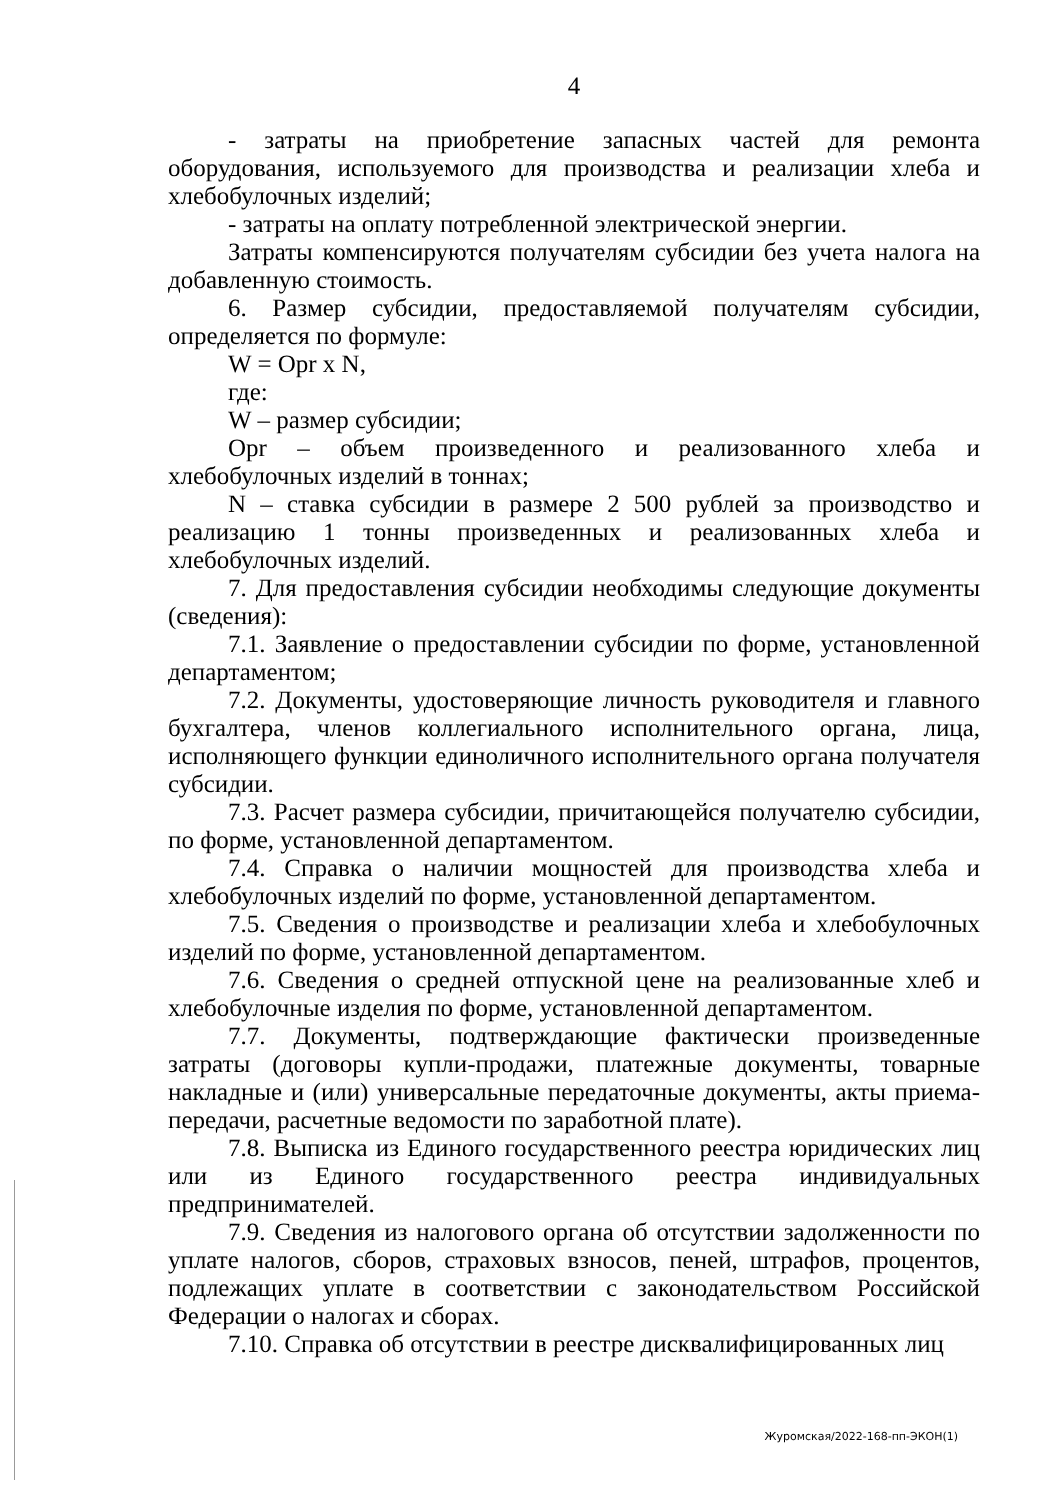4
- затраты на приобретение запасных частей для ремонта оборудования, используемого для производства и реализации хлеба и хлебобулочных изделий;
- затраты на оплату потребленной электрической энергии.
Затраты компенсируются получателям субсидии без учета налога на добавленную стоимость.
6. Размер субсидии, предоставляемой получателям субсидии, определяется по формуле:
W = Opr x N,
где:
W – размер субсидии;
Opr – объем произведенного и реализованного хлеба и хлебобулочных изделий в тоннах;
N – ставка субсидии в размере 2 500 рублей за производство и реализацию 1 тонны произведенных и реализованных хлеба и хлебобулочных изделий.
7. Для предоставления субсидии необходимы следующие документы (сведения):
7.1. Заявление о предоставлении субсидии по форме, установленной департаментом;
7.2. Документы, удостоверяющие личность руководителя и главного бухгалтера, членов коллегиального исполнительного органа, лица, исполняющего функции единоличного исполнительного органа получателя субсидии.
7.3. Расчет размера субсидии, причитающейся получателю субсидии, по форме, установленной департаментом.
7.4. Справка о наличии мощностей для производства хлеба и хлебобулочных изделий по форме, установленной департаментом.
7.5. Сведения о производстве и реализации хлеба и хлебобулочных изделий по форме, установленной департаментом.
7.6. Сведения о средней отпускной цене на реализованные хлеб и хлебобулочные изделия по форме, установленной департаментом.
7.7. Документы, подтверждающие фактически произведенные затраты (договоры купли-продажи, платежные документы, товарные накладные и (или) универсальные передаточные документы, акты приема-передачи, расчетные ведомости по заработной плате).
7.8. Выписка из Единого государственного реестра юридических лиц или из Единого государственного реестра индивидуальных предпринимателей.
7.9. Сведения из налогового органа об отсутствии задолженности по уплате налогов, сборов, страховых взносов, пеней, штрафов, процентов, подлежащих уплате в соответствии с законодательством Российской Федерации о налогах и сборах.
7.10. Справка об отсутствии в реестре дисквалифицированных лиц
Журомская/2022-168-пп-ЭКОН(1)